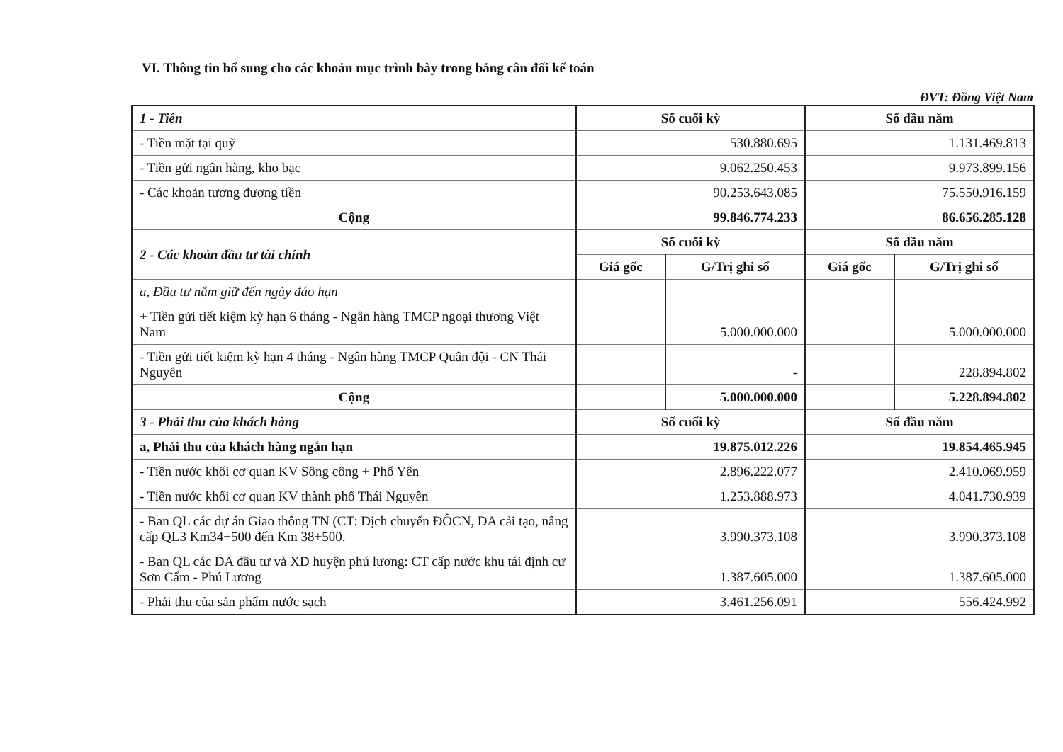VI. Thông tin bổ sung cho các khoản mục trình bày trong bảng cân đối kế toán
ĐVT: Đồng Việt Nam
| 1 - Tiền | Số cuối kỳ | | Số đầu năm | |
| - Tiền mặt tại quỹ | 530.880.695 | | 1.131.469.813 | |
| - Tiền gửi ngân hàng, kho bạc | 9.062.250.453 | | 9.973.899.156 | |
| - Các khoản tương đương tiền | 90.253.643.085 | | 75.550.916.159 | |
| Cộng | 99.846.774.233 | | 86.656.285.128 | |
| 2 - Các khoản đầu tư tài chính | Số cuối kỳ | | Số đầu năm | |
| | Giá gốc | G/Trị ghi sổ | Giá gốc | G/Trị ghi sổ |
| a, Đầu tư nắm giữ đến ngày đáo hạn | | | | |
| + Tiền gửi tiết kiệm kỳ hạn 6 tháng - Ngân hàng TMCP ngoại thương Việt Nam | | 5.000.000.000 | | 5.000.000.000 |
| - Tiền gửi tiết kiệm kỳ hạn 4 tháng - Ngân hàng TMCP Quân đội - CN Thái Nguyên | | - | | 228.894.802 |
| Cộng | | 5.000.000.000 | | 5.228.894.802 |
| 3 - Phải thu của khách hàng | Số cuối kỳ | | Số đầu năm | |
| a, Phải thu của khách hàng ngắn hạn | 19.875.012.226 | | 19.854.465.945 | |
| - Tiền nước khối cơ quan KV Sông công + Phổ Yên | 2.896.222.077 | | 2.410.069.959 | |
| - Tiền nước khối cơ quan KV thành phố Thái Nguyên | 1.253.888.973 | | 4.041.730.939 | |
| - Ban QL các dự án Giao thông TN (CT: Dịch chuyển ĐÔCN, DA cải tạo, nâng cấp QL3 Km34+500 đến Km 38+500. | 3.990.373.108 | | 3.990.373.108 | |
| - Ban QL các DA đầu tư và XD huyện phú lương: CT cấp nước khu tái định cư Sơn Cẩm - Phú Lương | 1.387.605.000 | | 1.387.605.000 | |
| - Phải thu của sản phẩm nước sạch | 3.461.256.091 | | 556.424.992 | |